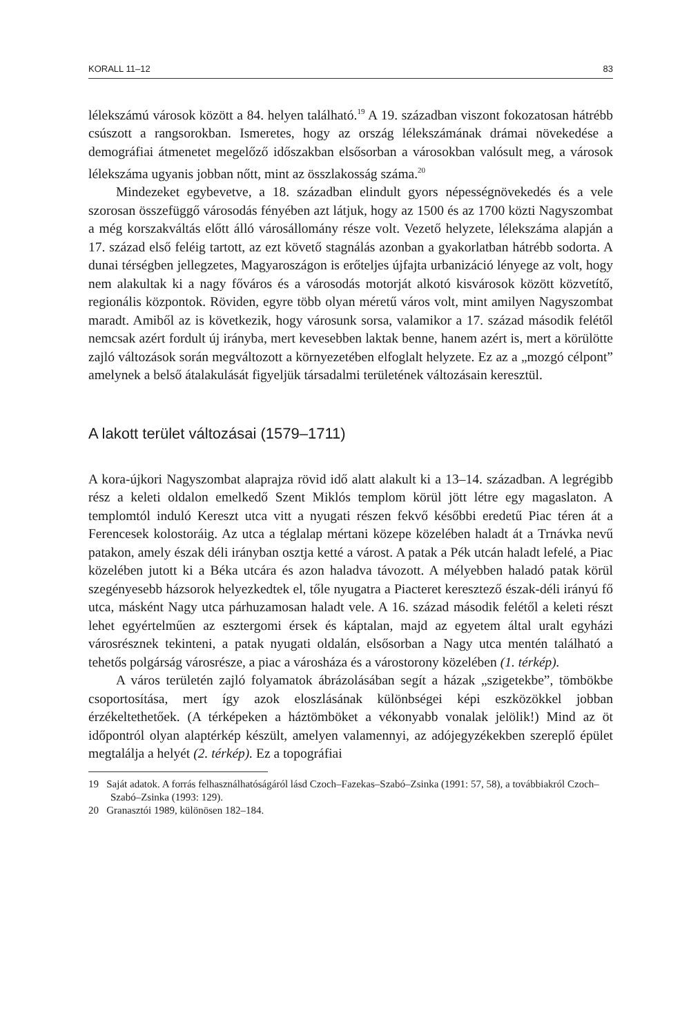KORALL 11–12 83
lélekszámú városok között a 84. helyen található.<sup>19</sup> A 19. században viszont fokozatosan hátrébb csúszott a rangsorokban. Ismeretes, hogy az ország lélekszámának drámai növekedése a demográfiai átmenetet megelőző időszakban elsősorban a városokban valósult meg, a városok lélekszáma ugyanis jobban nőtt, mint az összlakosság száma.<sup>20</sup>
Mindezeket egybevetve, a 18. században elindult gyors népességnövekedés és a vele szorosan összefüggő városodás fényében azt látjuk, hogy az 1500 és az 1700 közti Nagyszombat a még korszakváltás előtt álló városállomány része volt. Vezető helyzete, lélekszáma alapján a 17. század első feléig tartott, az ezt követő stagnálás azonban a gyakorlatban hátrébb sodorta. A dunai térségben jellegzetes, Magyaroszágon is erőteljes újfajta urbanizáció lényege az volt, hogy nem alakultak ki a nagy főváros és a városodás motorját alkotó kisvárosok között közvetítő, regionális központok. Röviden, egyre több olyan méretű város volt, mint amilyen Nagyszombat maradt. Amiből az is következik, hogy városunk sorsa, valamikor a 17. század második felétől nemcsak azért fordult új irányba, mert kevesebben laktak benne, hanem azért is, mert a körülötte zajló változások során megváltozott a környezetében elfoglalt helyzete. Ez az a „mozgó célpont” amelynek a belső átalakulását figyeljük társadalmi területének változásain keresztül.
A lakott terület változásai (1579–1711)
A kora-újkori Nagyszombat alaprajza rövid idő alatt alakult ki a 13–14. században. A legrégibb rész a keleti oldalon emelkedő Szent Miklós templom körül jött létre egy magaslaton. A templomtól induló Kereszt utca vitt a nyugati részen fekvő későbbi eredetű Piac téren át a Ferencesek kolostoráig. Az utca a téglalap mértani közepe közelében haladt át a Trnávka nevű patakon, amely észak déli irányban osztja ketté a várost. A patak a Pék utcán haladt lefelé, a Piac közelében jutott ki a Béka utcára és azon haladva távozott. A mélyebben haladó patak körül szegényesebb házsorok helyezkedtek el, tőle nyugatra a Piacteret keresztező észak-déli irányú fő utca, másként Nagy utca párhuzamosan haladt vele. A 16. század második felétől a keleti részt lehet egyértelműen az esztergomi érsek és káptalan, majd az egyetem által uralt egyházi városrésznek tekinteni, a patak nyugati oldalán, elsősorban a Nagy utca mentén található a tehetős polgárság városrésze, a piac a városháza és a várostorony közelében (1. térkép).
A város területén zajló folyamatok ábrázolásában segít a házak „szigetekbe”, tömbökbe csoportosítása, mert így azok eloszlásának különbségei képi eszközökkel jobban érzékeltethetőek. (A térképeken a háztömböket a vékonyabb vonalak jelölik!) Mind az öt időpontról olyan alaptérkép készült, amelyen valamennyi, az adójegyzékekben szereplő épület megtalálja a helyét (2. térkép). Ez a topográfiai
19 Saját adatok. A forrás felhasználhatóságáról lásd Czoch–Fazekas–Szabó–Zsinka (1991: 57, 58), a továbbiakról Czoch–Szabó–Zsinka (1993: 129).
20 Granasztói 1989, különösen 182–184.